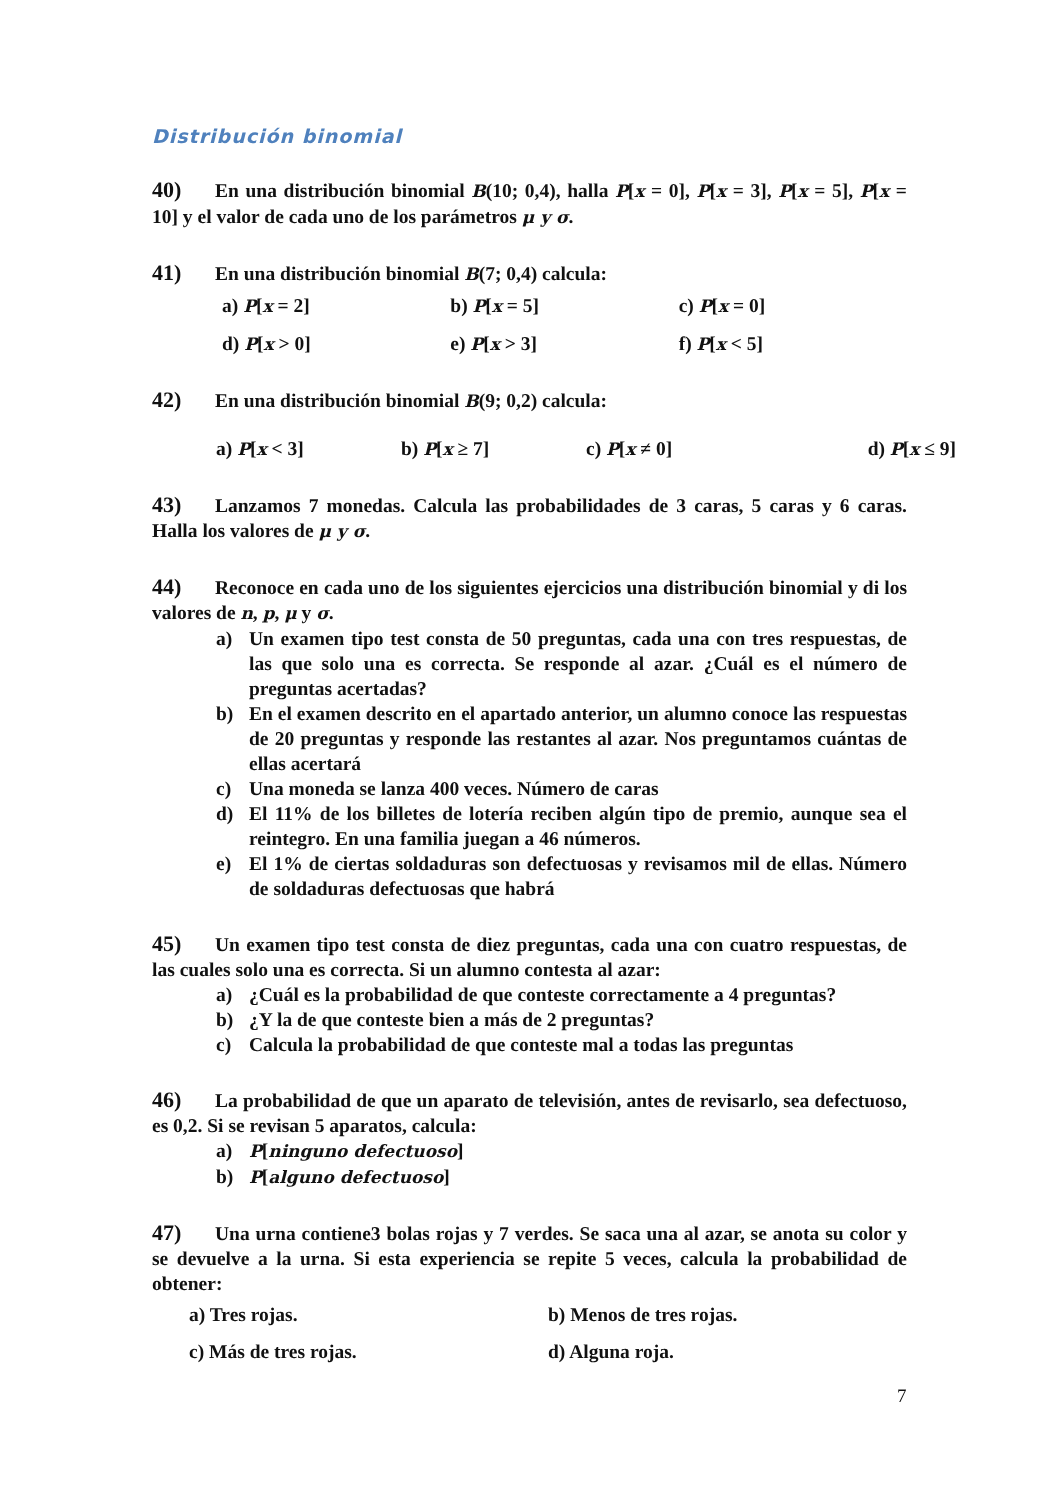Distribución binomial
40) En una distribución binomial B(10; 0,4), halla P[x = 0], P[x = 3], P[x = 5], P[x = 10] y el valor de cada uno de los parámetros μ y σ.
41) En una distribución binomial B(7; 0,4) calcula:
a) P[x = 2] b) P[x = 5] c) P[x = 0]
d) P[x > 0] e) P[x > 3] f) P[x < 5]
42) En una distribución binomial B(9; 0,2) calcula:
a) P[x < 3] b) P[x ≥ 7] c) P[x ≠ 0] d) P[x ≤ 9]
43) Lanzamos 7 monedas. Calcula las probabilidades de 3 caras, 5 caras y 6 caras. Halla los valores de μ y σ.
44) Reconoce en cada uno de los siguientes ejercicios una distribución binomial y di los valores de n, p, μ y σ.
a) Un examen tipo test consta de 50 preguntas, cada una con tres respuestas, de las que solo una es correcta. Se responde al azar. ¿Cuál es el número de preguntas acertadas?
b) En el examen descrito en el apartado anterior, un alumno conoce las respuestas de 20 preguntas y responde las restantes al azar. Nos preguntamos cuántas de ellas acertará
c) Una moneda se lanza 400 veces. Número de caras
d) El 11% de los billetes de lotería reciben algún tipo de premio, aunque sea el reintegro. En una familia juegan a 46 números.
e) El 1% de ciertas soldaduras son defectuosas y revisamos mil de ellas. Número de soldaduras defectuosas que habrá
45) Un examen tipo test consta de diez preguntas, cada una con cuatro respuestas, de las cuales solo una es correcta. Si un alumno contesta al azar:
a) ¿Cuál es la probabilidad de que conteste correctamente a 4 preguntas?
b) ¿Y la de que conteste bien a más de 2 preguntas?
c) Calcula la probabilidad de que conteste mal a todas las preguntas
46) La probabilidad de que un aparato de televisión, antes de revisarlo, sea defectuoso, es 0,2. Si se revisan 5 aparatos, calcula:
a) P[ninguno defectuoso]
b) P[alguno defectuoso]
47) Una urna contiene3 bolas rojas y 7 verdes. Se saca una al azar, se anota su color y se devuelve a la urna. Si esta experiencia se repite 5 veces, calcula la probabilidad de obtener:
a) Tres rojas. b) Menos de tres rojas.
c) Más de tres rojas. d) Alguna roja.
7